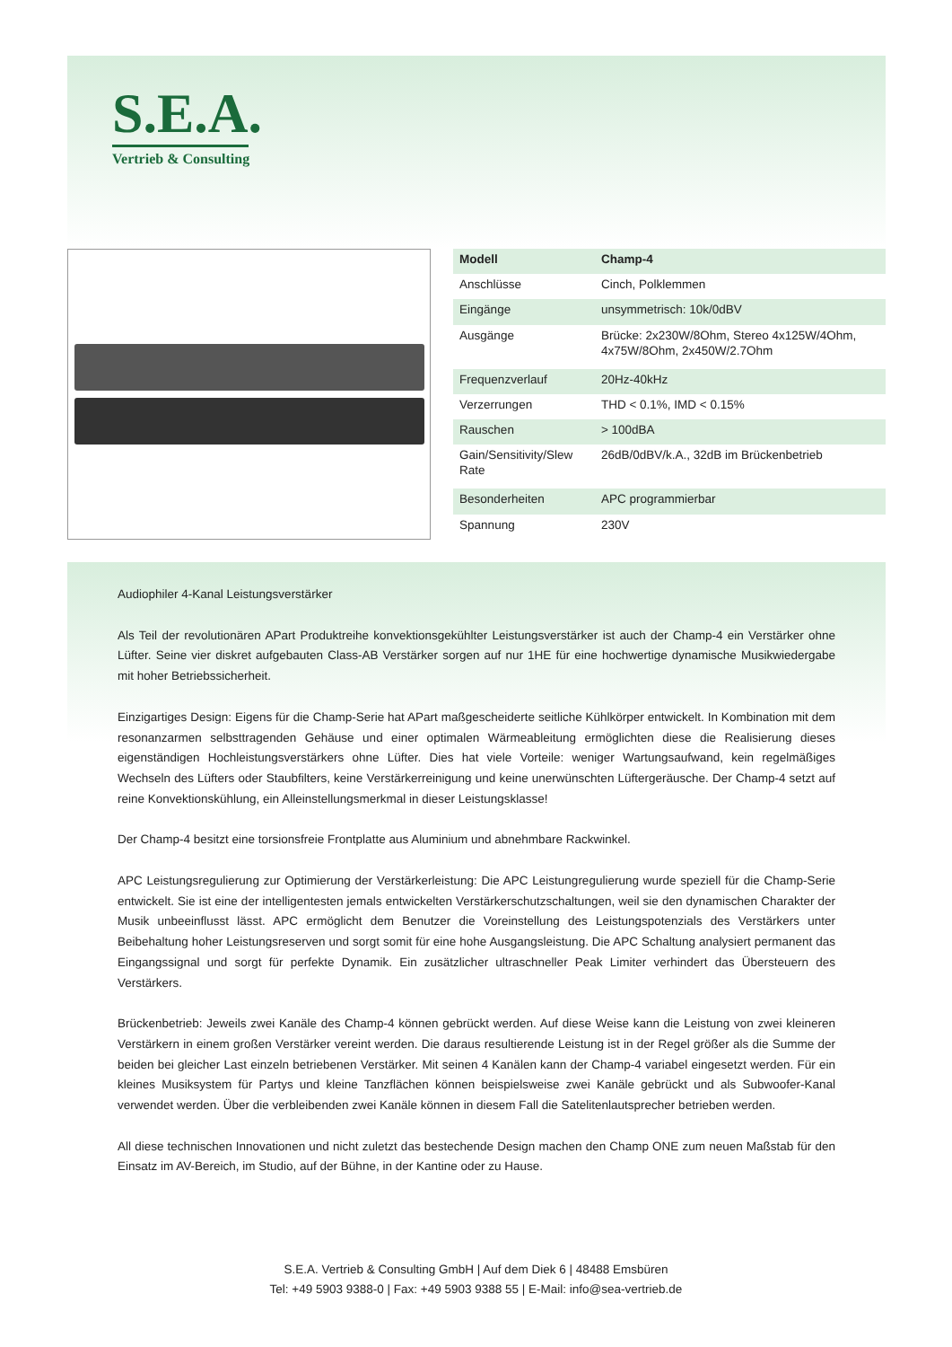S.E.A.
Vertrieb & Consulting
| Modell | Champ-4 |
| --- | --- |
| Anschlüsse | Cinch, Polklemmen |
| Eingänge | unsymmetrisch: 10k/0dBV |
| Ausgänge | Brücke: 2x230W/8Ohm, Stereo 4x125W/4Ohm, 4x75W/8Ohm, 2x450W/2.7Ohm |
| Frequenzverlauf | 20Hz-40kHz |
| Verzerrungen | THD < 0.1%, IMD < 0.15% |
| Rauschen | > 100dBA |
| Gain/Sensitivity/Slew Rate | 26dB/0dBV/k.A., 32dB im Brückenbetrieb |
| Besonderheiten | APC programmierbar |
| Spannung | 230V |
Audiophiler 4-Kanal Leistungsverstärker
Als Teil der revolutionären APart Produktreihe konvektionsgekühlter Leistungsverstärker ist auch der Champ-4 ein Verstärker ohne Lüfter. Seine vier diskret aufgebauten Class-AB Verstärker sorgen auf nur 1HE für eine hochwertige dynamische Musikwiedergabe mit hoher Betriebssicherheit.
Einzigartiges Design: Eigens für die Champ-Serie hat APart maßgescheiderte seitliche Kühlkörper entwickelt. In Kombination mit dem resonanzarmen selbsttragenden Gehäuse und einer optimalen Wärmeableitung ermöglichten diese die Realisierung dieses eigenständigen Hochleistungsverstärkers ohne Lüfter. Dies hat viele Vorteile: weniger Wartungsaufwand, kein regelmäßiges Wechseln des Lüfters oder Staubfilters, keine Verstärkerreinigung und keine unerwünschten Lüftergeräusche. Der Champ-4 setzt auf reine Konvektionskühlung, ein Alleinstellungsmerkmal in dieser Leistungsklasse!
Der Champ-4 besitzt eine torsionsfreie Frontplatte aus Aluminium und abnehmbare Rackwinkel.
APC Leistungsregulierung zur Optimierung der Verstärkerleistung: Die APC Leistungregulierung wurde speziell für die Champ-Serie entwickelt. Sie ist eine der intelligentesten jemals entwickelten Verstärkerschutzschaltungen, weil sie den dynamischen Charakter der Musik unbeeinflusst lässt. APC ermöglicht dem Benutzer die Voreinstellung des Leistungspotenzials des Verstärkers unter Beibehaltung hoher Leistungsreserven und sorgt somit für eine hohe Ausgangsleistung. Die APC Schaltung analysiert permanent das Eingangssignal und sorgt für perfekte Dynamik. Ein zusätzlicher ultraschneller Peak Limiter verhindert das Übersteuern des Verstärkers.
Brückenbetrieb: Jeweils zwei Kanäle des Champ-4 können gebrückt werden. Auf diese Weise kann die Leistung von zwei kleineren Verstärkern in einem großen Verstärker vereint werden. Die daraus resultierende Leistung ist in der Regel größer als die Summe der beiden bei gleicher Last einzeln betriebenen Verstärker. Mit seinen 4 Kanälen kann der Champ-4 variabel eingesetzt werden. Für ein kleines Musiksystem für Partys und kleine Tanzflächen können beispielsweise zwei Kanäle gebrückt und als Subwoofer-Kanal verwendet werden. Über die verbleibenden zwei Kanäle können in diesem Fall die Satelitenlautsprecher betrieben werden.
All diese technischen Innovationen und nicht zuletzt das bestechende Design machen den Champ ONE zum neuen Maßstab für den Einsatz im AV-Bereich, im Studio, auf der Bühne, in der Kantine oder zu Hause.
S.E.A. Vertrieb & Consulting GmbH | Auf dem Diek 6 | 48488 Emsbüren
Tel: +49 5903 9388-0 | Fax: +49 5903 9388 55 | E-Mail: info@sea-vertrieb.de